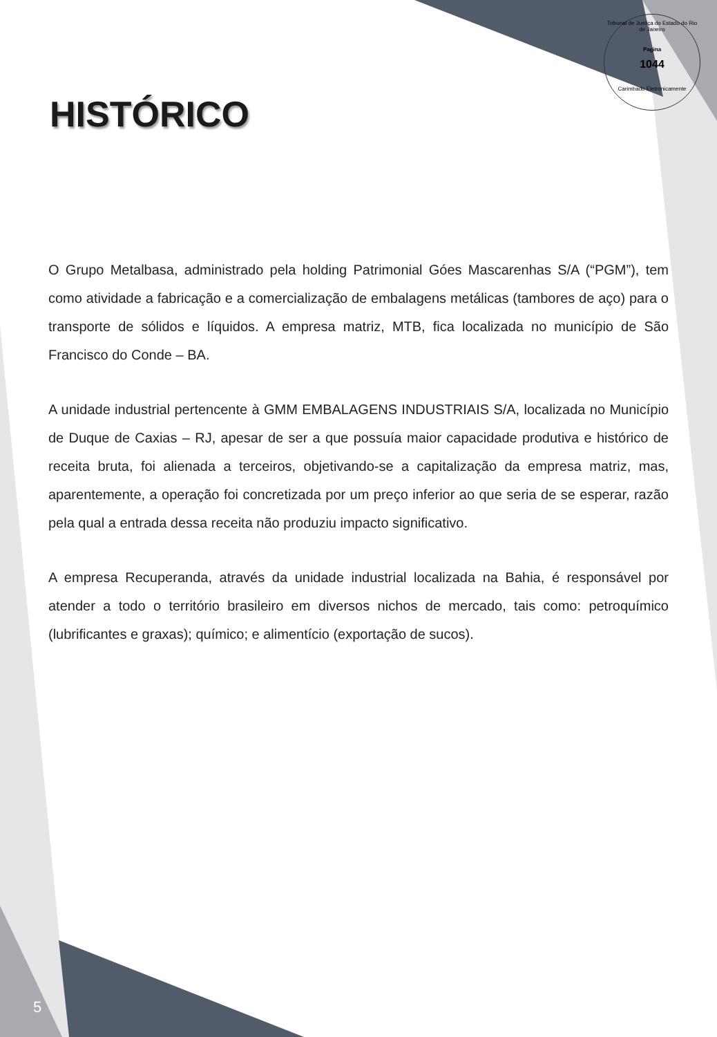Tribunal de Justiça do Estado do Rio de Janeiro
Pagina
1044
Carimbado Eletronicamente
HISTÓRICO
O Grupo Metalbasa, administrado pela holding Patrimonial Góes Mascarenhas S/A (“PGM”), tem como atividade a fabricação e a comercialização de embalagens metálicas (tambores de aço) para o transporte de sólidos e líquidos. A empresa matriz, MTB, fica localizada no município de São Francisco do Conde – BA.
A unidade industrial pertencente à GMM EMBALAGENS INDUSTRIAIS S/A, localizada no Município de Duque de Caxias – RJ, apesar de ser a que possuía maior capacidade produtiva e histórico de receita bruta, foi alienada a terceiros, objetivando-se a capitalização da empresa matriz, mas, aparentemente, a operação foi concretizada por um preço inferior ao que seria de se esperar, razão pela qual a entrada dessa receita não produziu impacto significativo.
A empresa Recuperanda, através da unidade industrial localizada na Bahia, é responsável por atender a todo o território brasileiro em diversos nichos de mercado, tais como: petroquímico (lubrificantes e graxas); químico; e alimentício (exportação de sucos).
5